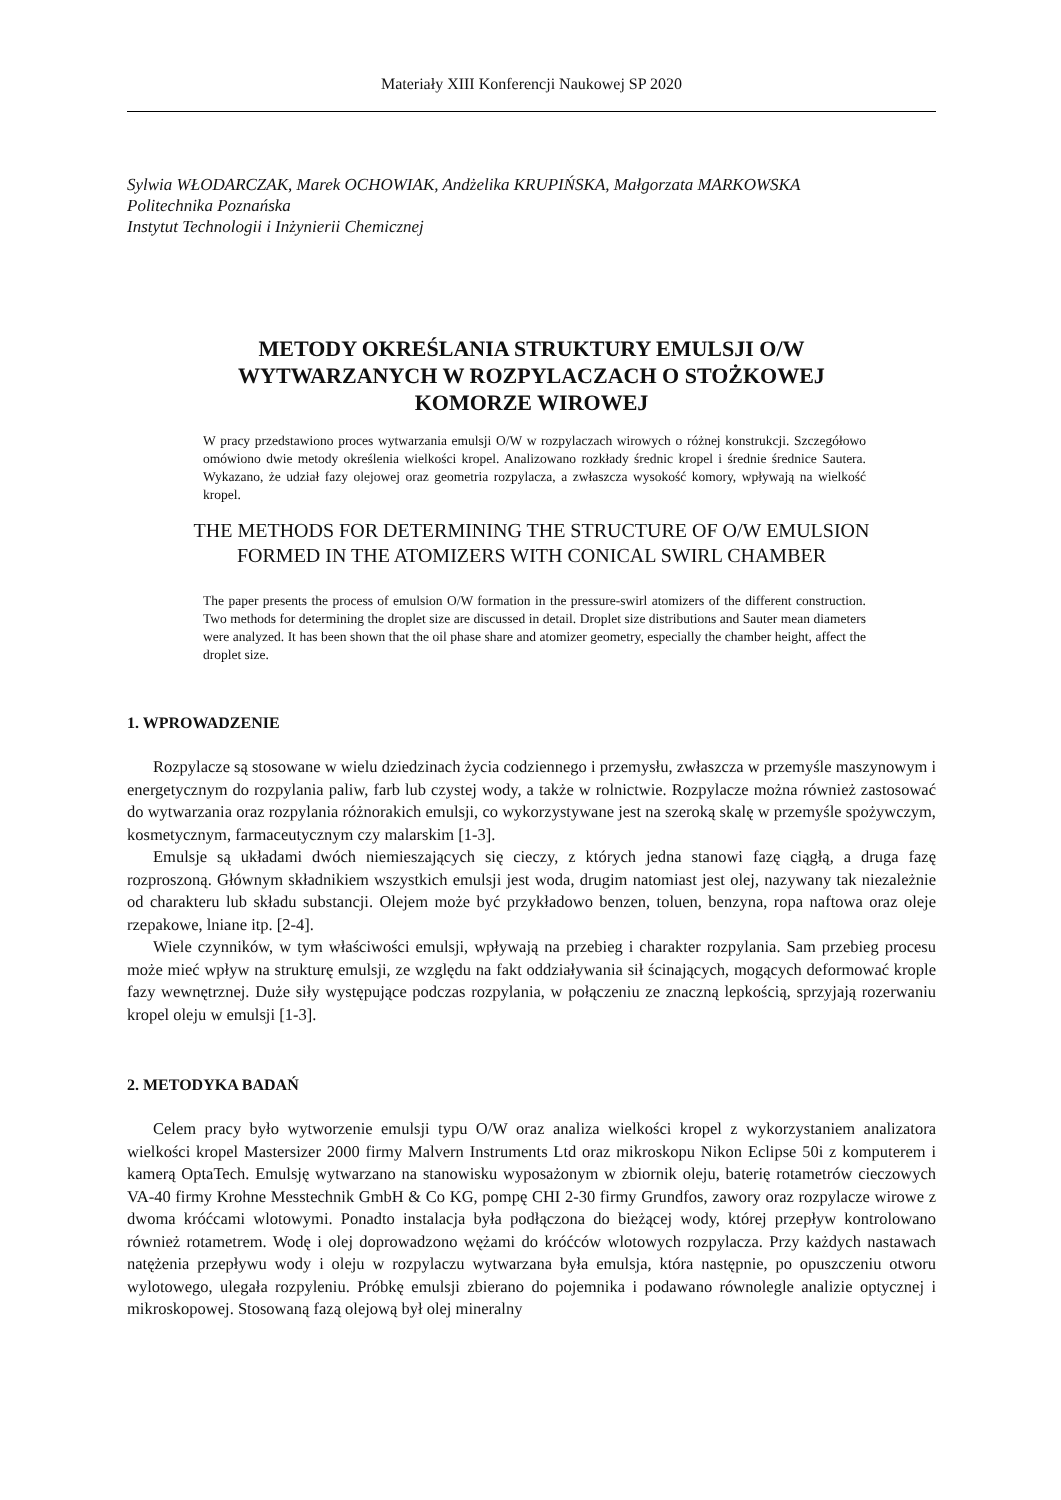Materiały XIII Konferencji Naukowej SP 2020
Sylwia WŁODARCZAK, Marek OCHOWIAK, Andżelika KRUPIŃSKA, Małgorzata MARKOWSKA
Politechnika Poznańska
Instytut Technologii i Inżynierii Chemicznej
METODY OKREŚLANIA STRUKTURY EMULSJI O/W
WYTWARZANYCH W ROZPYLACZACH O STOŻKOWEJ
KOMORZE WIROWEJ
W pracy przedstawiono proces wytwarzania emulsji O/W w rozpylaczach wirowych o różnej konstrukcji. Szczegółowo omówiono dwie metody określenia wielkości kropel. Analizowano rozkłady średnic kropel i średnie średnice Sautera. Wykazano, że udział fazy olejowej oraz geometria rozpylacza, a zwłaszcza wysokość komory, wpływają na wielkość kropel.
THE METHODS FOR DETERMINING THE STRUCTURE OF O/W EMULSION
FORMED IN THE ATOMIZERS WITH CONICAL SWIRL CHAMBER
The paper presents the process of emulsion O/W formation in the pressure-swirl atomizers of the different construction. Two methods for determining the droplet size are discussed in detail. Droplet size distributions and Sauter mean diameters were analyzed. It has been shown that the oil phase share and atomizer geometry, especially the chamber height, affect the droplet size.
1. WPROWADZENIE
Rozpylacze są stosowane w wielu dziedzinach życia codziennego i przemysłu, zwłaszcza w przemyśle maszynowym i energetycznym do rozpylania paliw, farb lub czystej wody, a także w rolnictwie. Rozpylacze można również zastosować do wytwarzania oraz rozpylania różnorakich emulsji, co wykorzystywane jest na szeroką skalę w przemyśle spożywczym, kosmetycznym, farmaceutycznym czy malarskim [1-3].
Emulsje są układami dwóch niemieszających się cieczy, z których jedna stanowi fazę ciągłą, a druga fazę rozproszoną. Głównym składnikiem wszystkich emulsji jest woda, drugim natomiast jest olej, nazywany tak niezależnie od charakteru lub składu substancji. Olejem może być przykładowo benzen, toluen, benzyna, ropa naftowa oraz oleje rzepakowe, lniane itp. [2-4].
Wiele czynników, w tym właściwości emulsji, wpływają na przebieg i charakter rozpylania. Sam przebieg procesu może mieć wpływ na strukturę emulsji, ze względu na fakt oddziaływania sił ścinających, mogących deformować krople fazy wewnętrznej. Duże siły występujące podczas rozpylania, w połączeniu ze znaczną lepkością, sprzyjają rozerwaniu kropel oleju w emulsji [1-3].
2. METODYKA BADAŃ
Celem pracy było wytworzenie emulsji typu O/W oraz analiza wielkości kropel z wykorzystaniem analizatora wielkości kropel Mastersizer 2000 firmy Malvern Instruments Ltd oraz mikroskopu Nikon Eclipse 50i z komputerem i kamerą OptaTech. Emulsję wytwarzano na stanowisku wyposażonym w zbiornik oleju, baterię rotametrów cieczowych VA-40 firmy Krohne Messtechnik GmbH & Co KG, pompę CHI 2-30 firmy Grundfos, zawory oraz rozpylacze wirowe z dwoma króćcami wlotowymi. Ponadto instalacja była podłączona do bieżącej wody, której przepływ kontrolowano również rotametrem. Wodę i olej doprowadzono wężami do króćców wlotowych rozpylacza. Przy każdych nastawach natężenia przepływu wody i oleju w rozpylaczu wytwarzana była emulsja, która następnie, po opuszczeniu otworu wylotowego, ulegała rozpyleniu. Próbkę emulsji zbierano do pojemnika i podawano równolegle analizie optycznej i mikroskopowej. Stosowaną fazą olejową był olej mineralny